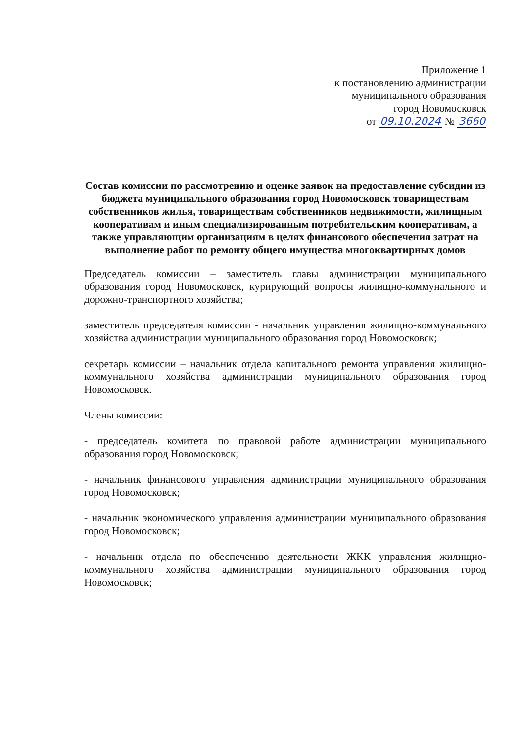Приложение 1
к постановлению администрации
муниципального образования
город Новомосковск
от 09.10.2024 № 3660
Состав комиссии по рассмотрению и оценке заявок на предоставление субсидии из бюджета муниципального образования город Новомосковск товариществам собственников жилья, товариществам собственников недвижимости, жилищным кооперативам и иным специализированным потребительским кооперативам, а также управляющим организациям в целях финансового обеспечения затрат на выполнение работ по ремонту общего имущества многоквартирных домов
Председатель комиссии – заместитель главы администрации муниципального образования город Новомосковск, курирующий вопросы жилищно-коммунального и дорожно-транспортного хозяйства;
заместитель председателя комиссии - начальник управления жилищно-коммунального хозяйства администрации муниципального образования город Новомосковск;
секретарь комиссии – начальник отдела капитального ремонта управления жилищно-коммунального хозяйства администрации муниципального образования город Новомосковск.
Члены комиссии:
- председатель комитета по правовой работе администрации муниципального образования город Новомосковск;
- начальник финансового управления администрации муниципального образования город Новомосковск;
- начальник экономического управления администрации муниципального образования город Новомосковск;
- начальник отдела по обеспечению деятельности ЖКК управления жилищно-коммунального хозяйства администрации муниципального образования город Новомосковск;